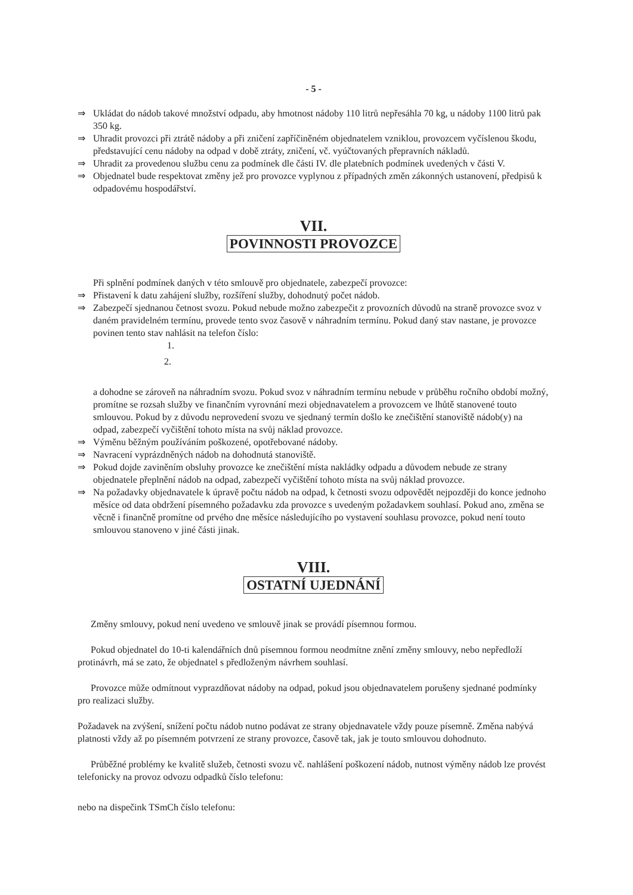- 5 -
⇒ Ukládat do nádob takové množství odpadu, aby hmotnost nádoby 110 litrů nepřesáhla 70 kg, u nádoby 1100 litrů pak 350 kg.
⇒ Uhradit provozci při ztrátě nádoby a při zničení zapříčiněném objednatelem vzniklou, provozcem vyčíslenou škodu, představující cenu nádoby na odpad v době ztráty, zničení, vč. vyúčtovaných přepravních nákladů.
⇒ Uhradit za provedenou službu cenu za podmínek dle části IV. dle platebních podmínek uvedených v části V.
⇒ Objednatel bude respektovat změny jež pro provozce vyplynou z případných změn zákonných ustanovení, předpisů k odpadovému hospodářství.
VII.
POVINNOSTI PROVOZCE
Při splnění podmínek daných v této smlouvě pro objednatele, zabezpečí provozce:
⇒ Přistavení k datu zahájení služby, rozšíření služby, dohodnutý počet nádob.
⇒ Zabezpečí sjednanou četnost svozu. Pokud nebude možno zabezpečit z provozních důvodů na straně provozce svoz v daném pravidelném termínu, provede tento svoz časově v náhradním termínu. Pokud daný stav nastane, je provozce povinen tento stav nahlásit na telefon číslo:
1.
2.
a dohodne se zároveň na náhradním svozu. Pokud svoz v náhradním termínu nebude v průběhu ročního období možný, promítne se rozsah služby ve finančním vyrovnání mezi objednavatelem a provozcem ve lhůtě stanovené touto smlouvou. Pokud by z důvodu neprovedení svozu ve sjednaný termín došlo ke znečištění stanoviště nádob(y) na odpad, zabezpečí vyčištění tohoto místa na svůj náklad provozce.
⇒ Výměnu běžným používáním poškozené, opotřebované nádoby.
⇒ Navracení vyprázdněných nádob na dohodnutá stanoviště.
⇒ Pokud dojde zaviněním obsluhy provozce ke znečištění místa nakládky odpadu a důvodem nebude ze strany objednatele přeplnění nádob na odpad, zabezpečí vyčištění tohoto místa na svůj náklad provozce.
⇒ Na požadavky objednavatele k úpravě počtu nádob na odpad, k četnosti svozu odpovědět nejpozději do konce jednoho měsíce od data obdržení písemného požadavku zda provozce s uvedeným požadavkem souhlasí. Pokud ano, změna se věcně i finančně promítne od prvého dne měsíce následujícího po vystavení souhlasu provozce, pokud není touto smlouvou stanoveno v jiné části jinak.
VIII.
OSTATNÍ UJEDNÁNÍ
Změny smlouvy, pokud není uvedeno ve smlouvě jinak se provádí písemnou formou.
Pokud objednatel do 10-ti kalendářních dnů písemnou formou neodmítne znění změny smlouvy, nebo nepředloží protinávrh, má se zato, že objednatel s předloženým návrhem souhlasí.
Provozce může odmítnout vyprazdňovat nádoby na odpad, pokud jsou objednavatelem porušeny sjednané podmínky pro realizaci služby.
Požadavek na zvýšení, snížení počtu nádob nutno podávat ze strany objednavatele vždy pouze písemně. Změna nabývá platnosti vždy až po písemném potvrzení ze strany provozce, časově tak, jak je touto smlouvou dohodnuto.
Průběžné problémy ke kvalitě služeb, četnosti svozu vč. nahlášení poškození nádob, nutnost výměny nádob lze provést telefonicky na provoz odvozu odpadků číslo telefonu:
nebo na dispečink TSmCh číslo telefonu: